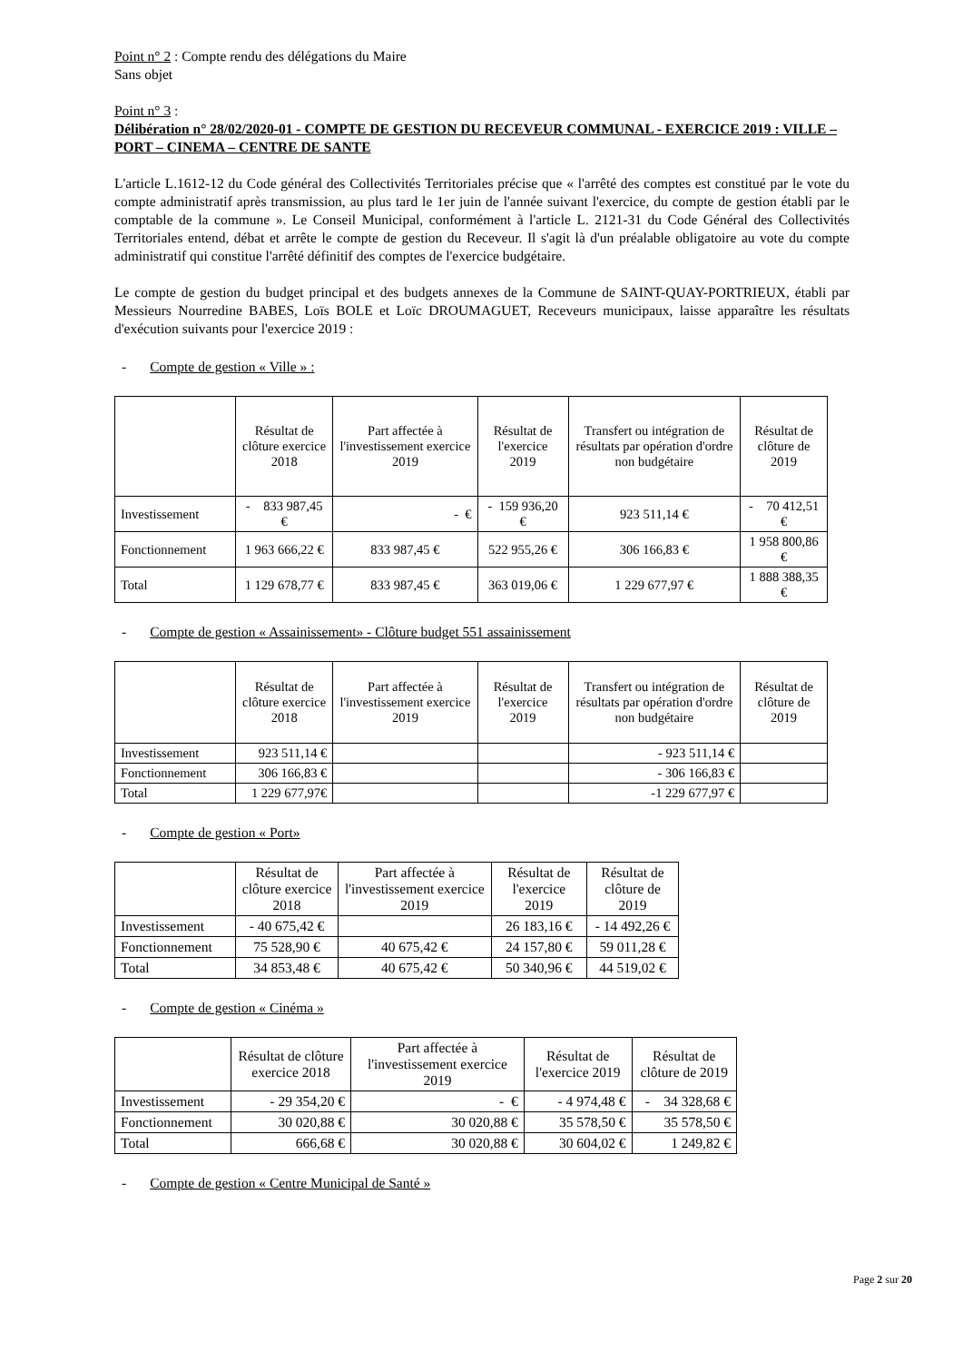Point n° 2 : Compte rendu des délégations du Maire
Sans objet
Point n° 3 :
Délibération n° 28/02/2020-01 - COMPTE DE GESTION DU RECEVEUR COMMUNAL - EXERCICE 2019 : VILLE – PORT – CINEMA – CENTRE DE SANTE
L'article L.1612-12 du Code général des Collectivités Territoriales précise que « l'arrêté des comptes est constitué par le vote du compte administratif après transmission, au plus tard le 1er juin de l'année suivant l'exercice, du compte de gestion établi par le comptable de la commune ». Le Conseil Municipal, conformément à l'article L. 2121-31 du Code Général des Collectivités Territoriales entend, débat et arrête le compte de gestion du Receveur. Il s'agit là d'un préalable obligatoire au vote du compte administratif qui constitue l'arrêté définitif des comptes de l'exercice budgétaire.
Le compte de gestion du budget principal et des budgets annexes de la Commune de SAINT-QUAY-PORTRIEUX, établi par Messieurs Nourredine BABES, Loïs BOLE et Loïc DROUMAGUET, Receveurs municipaux, laisse apparaître les résultats d'exécution suivants pour l'exercice 2019 :
- Compte de gestion « Ville » :
| | Résultat de clôture exercice 2018 | Part affectée à l'investissement exercice 2019 | Résultat de l'exercice 2019 | Transfert ou intégration de résultats par opération d'ordre non budgétaire | Résultat de clôture de 2019 |
| --- | --- | --- | --- | --- | --- |
| Investissement | - 833 987,45 € | - € | - 159 936,20 € | 923 511,14 € | - 70 412,51 € |
| Fonctionnement | 1 963 666,22 € | 833 987,45 € | 522 955,26 € | 306 166,83 € | 1 958 800,86 € |
| Total | 1 129 678,77 € | 833 987,45 € | 363 019,06 € | 1 229 677,97 € | 1 888 388,35 € |
- Compte de gestion « Assainissement» - Clôture budget 551 assainissement
| | Résultat de clôture exercice 2018 | Part affectée à l'investissement exercice 2019 | Résultat de l'exercice 2019 | Transfert ou intégration de résultats par opération d'ordre non budgétaire | Résultat de clôture de 2019 |
| --- | --- | --- | --- | --- | --- |
| Investissement | 923 511,14 € | | | - 923 511,14 € | |
| Fonctionnement | 306 166,83 € | | | - 306 166,83 € | |
| Total | 1 229 677,97€ | | | -1 229 677,97 € | |
- Compte de gestion « Port»
| | Résultat de clôture exercice 2018 | Part affectée à l'investissement exercice 2019 | Résultat de l'exercice 2019 | Résultat de clôture de 2019 |
| --- | --- | --- | --- | --- |
| Investissement | - 40 675,42 € | | 26 183,16 € | - 14 492,26 € |
| Fonctionnement | 75 528,90 € | 40 675,42 € | 24 157,80 € | 59 011,28 € |
| Total | 34 853,48 € | 40 675,42 € | 50 340,96 € | 44 519,02 € |
- Compte de gestion « Cinéma »
| | Résultat de clôture exercice 2018 | Part affectée à l'investissement exercice 2019 | Résultat de l'exercice 2019 | Résultat de clôture de 2019 |
| --- | --- | --- | --- | --- |
| Investissement | - 29 354,20 € | - € | - 4 974,48 € | - 34 328,68 € |
| Fonctionnement | 30 020,88 € | 30 020,88 € | 35 578,50 € | 35 578,50 € |
| Total | 666,68 € | 30 020,88 € | 30 604,02 € | 1 249,82 € |
- Compte de gestion « Centre Municipal de Santé »
Page 2 sur 20